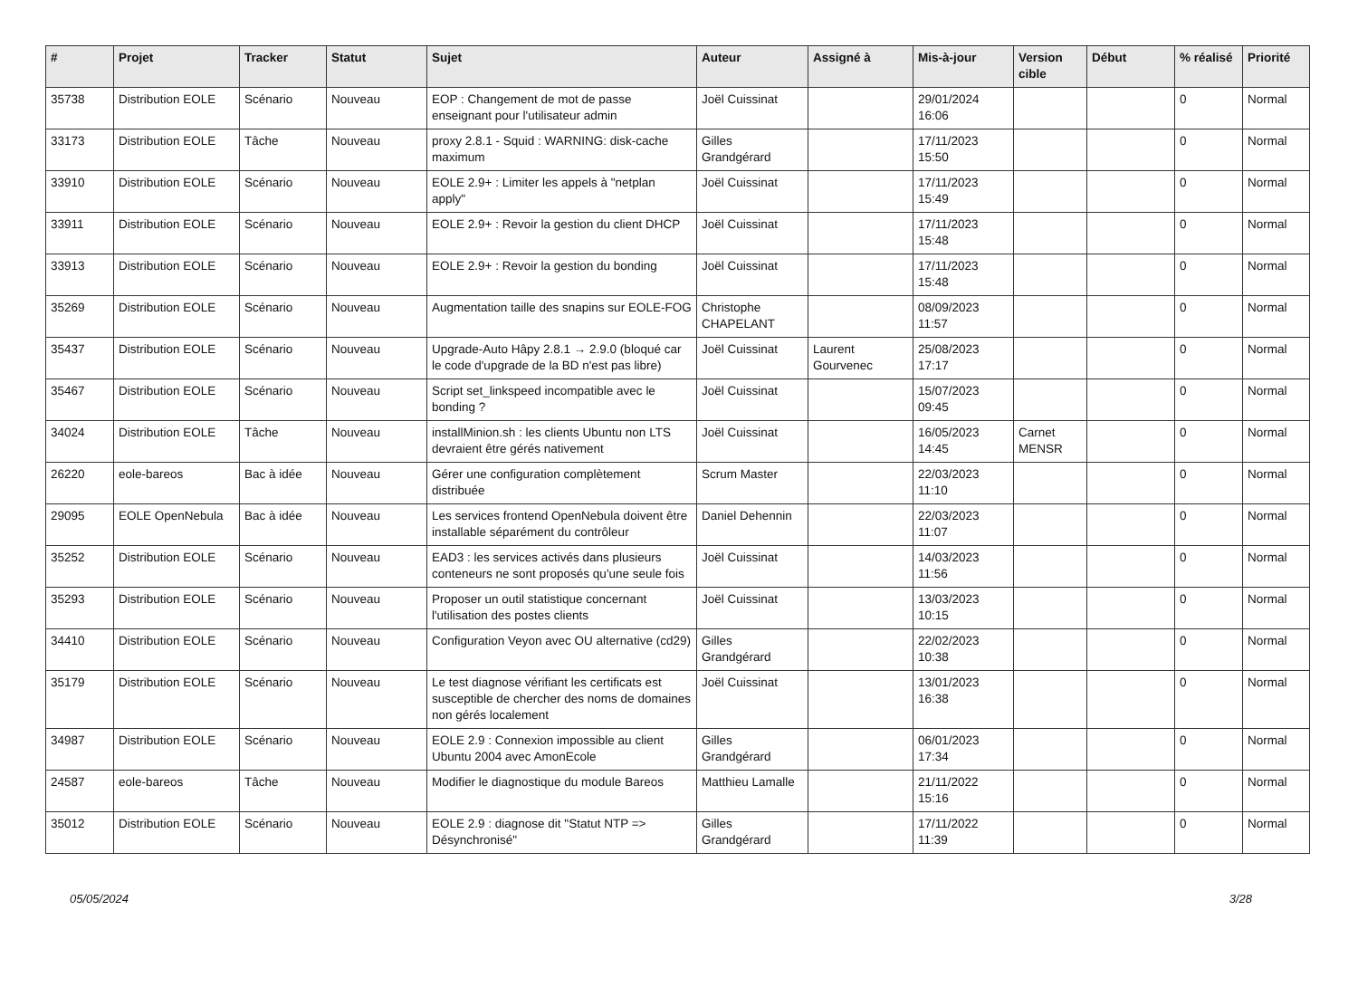| # | Projet | Tracker | Statut | Sujet | Auteur | Assigné à | Mis-à-jour | Version cible | Début | % réalisé | Priorité |
| --- | --- | --- | --- | --- | --- | --- | --- | --- | --- | --- | --- |
| 35738 | Distribution EOLE | Scénario | Nouveau | EOP : Changement de mot de passe enseignant pour l'utilisateur admin | Joël Cuissinat | | 29/01/2024 16:06 | | | 0 | Normal |
| 33173 | Distribution EOLE | Tâche | Nouveau | proxy 2.8.1 - Squid : WARNING: disk-cache maximum | Gilles Grandgérard | | 17/11/2023 15:50 | | | 0 | Normal |
| 33910 | Distribution EOLE | Scénario | Nouveau | EOLE 2.9+ : Limiter les appels à "netplan apply" | Joël Cuissinat | | 17/11/2023 15:49 | | | 0 | Normal |
| 33911 | Distribution EOLE | Scénario | Nouveau | EOLE 2.9+ : Revoir la gestion du client DHCP | Joël Cuissinat | | 17/11/2023 15:48 | | | 0 | Normal |
| 33913 | Distribution EOLE | Scénario | Nouveau | EOLE 2.9+ : Revoir la gestion du bonding | Joël Cuissinat | | 17/11/2023 15:48 | | | 0 | Normal |
| 35269 | Distribution EOLE | Scénario | Nouveau | Augmentation taille des snapins sur EOLE-FOG | Christophe CHAPELANT | | 08/09/2023 11:57 | | | 0 | Normal |
| 35437 | Distribution EOLE | Scénario | Nouveau | Upgrade-Auto Hâpy 2.8.1 → 2.9.0 (bloqué car le code d'upgrade de la BD n'est pas libre) | Joël Cuissinat | Laurent Gourvenec | 25/08/2023 17:17 | | | 0 | Normal |
| 35467 | Distribution EOLE | Scénario | Nouveau | Script set_linkspeed incompatible avec le bonding ? | Joël Cuissinat | | 15/07/2023 09:45 | | | 0 | Normal |
| 34024 | Distribution EOLE | Tâche | Nouveau | installMinion.sh : les clients Ubuntu non LTS devraient être gérés nativement | Joël Cuissinat | | 16/05/2023 14:45 | Carnet MENSR | | 0 | Normal |
| 26220 | eole-bareos | Bac à idée | Nouveau | Gérer une configuration complètement distribuée | Scrum Master | | 22/03/2023 11:10 | | | 0 | Normal |
| 29095 | EOLE OpenNebula | Bac à idée | Nouveau | Les services frontend OpenNebula doivent être installable séparément du contrôleur | Daniel Dehennin | | 22/03/2023 11:07 | | | 0 | Normal |
| 35252 | Distribution EOLE | Scénario | Nouveau | EAD3 : les services activés dans plusieurs conteneurs ne sont proposés qu'une seule fois | Joël Cuissinat | | 14/03/2023 11:56 | | | 0 | Normal |
| 35293 | Distribution EOLE | Scénario | Nouveau | Proposer un outil statistique concernant l'utilisation des postes clients | Joël Cuissinat | | 13/03/2023 10:15 | | | 0 | Normal |
| 34410 | Distribution EOLE | Scénario | Nouveau | Configuration Veyon avec OU alternative (cd29) | Gilles Grandgérard | | 22/02/2023 10:38 | | | 0 | Normal |
| 35179 | Distribution EOLE | Scénario | Nouveau | Le test diagnose vérifiant les certificats est susceptible de chercher des noms de domaines non gérés localement | Joël Cuissinat | | 13/01/2023 16:38 | | | 0 | Normal |
| 34987 | Distribution EOLE | Scénario | Nouveau | EOLE 2.9 : Connexion impossible au client Ubuntu 2004 avec AmonEcole | Gilles Grandgérard | | 06/01/2023 17:34 | | | 0 | Normal |
| 24587 | eole-bareos | Tâche | Nouveau | Modifier le diagnostique du module Bareos | Matthieu Lamalle | | 21/11/2022 15:16 | | | 0 | Normal |
| 35012 | Distribution EOLE | Scénario | Nouveau | EOLE 2.9 : diagnose dit "Statut NTP => Désynchronisé" | Gilles Grandgérard | | 17/11/2022 11:39 | | | 0 | Normal |
05/05/2024 3/28